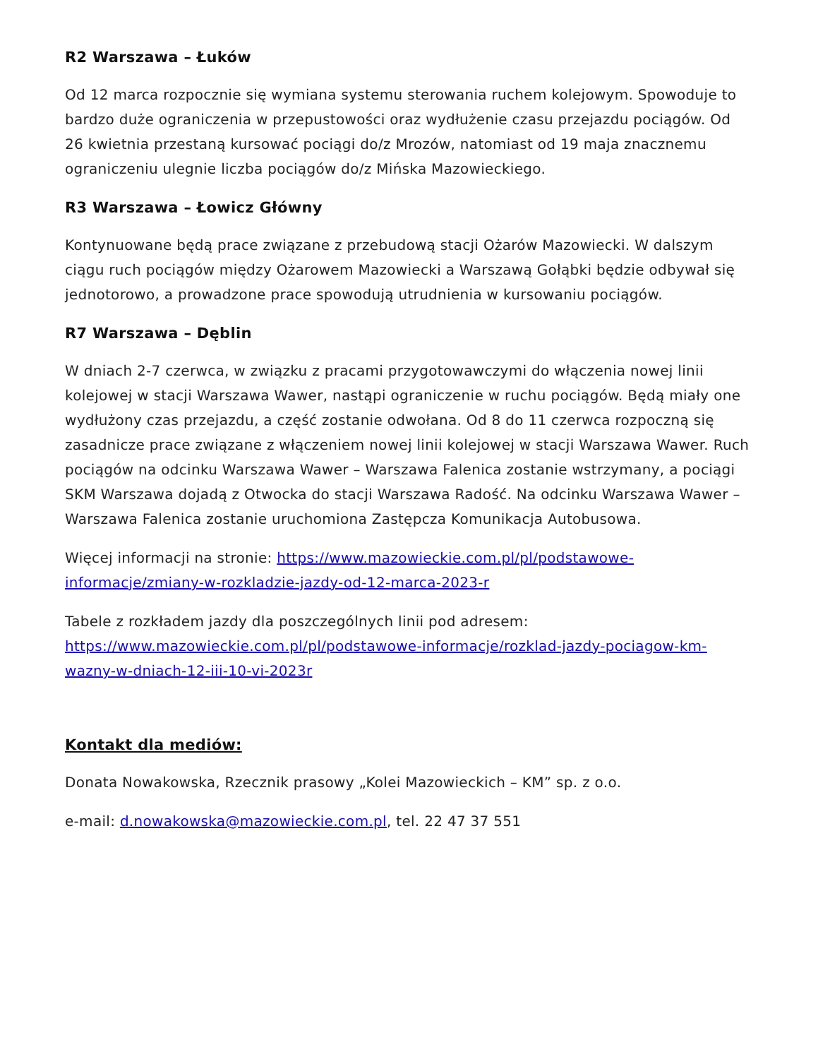R2 Warszawa – Łuków
Od 12 marca rozpocznie się wymiana systemu sterowania ruchem kolejowym. Spowoduje to bardzo duże ograniczenia w przepustowości oraz wydłużenie czasu przejazdu pociągów. Od 26 kwietnia przestaną kursować pociągi do/z Mrozów, natomiast od 19 maja znacznemu ograniczeniu ulegnie liczba pociągów do/z Mińska Mazowieckiego.
R3 Warszawa – Łowicz Główny
Kontynuowane będą prace związane z przebudową stacji Ożarów Mazowiecki. W dalszym ciągu ruch pociągów między Ożarowem Mazowiecki a Warszawą Gołąbki będzie odbywał się jednotorowo, a prowadzone prace spowodują utrudnienia w kursowaniu pociągów.
R7 Warszawa – Dęblin
W dniach 2-7 czerwca, w związku z pracami przygotowawczymi do włączenia nowej linii kolejowej w stacji Warszawa Wawer, nastąpi ograniczenie w ruchu pociągów. Będą miały one wydłużony czas przejazdu, a część zostanie odwołana. Od 8 do 11 czerwca rozpoczną się zasadnicze prace związane z włączeniem nowej linii kolejowej w stacji Warszawa Wawer. Ruch pociągów na odcinku Warszawa Wawer – Warszawa Falenica zostanie wstrzymany, a pociągi SKM Warszawa dojadą z Otwocka do stacji Warszawa Radość. Na odcinku Warszawa Wawer – Warszawa Falenica zostanie uruchomiona Zastępcza Komunikacja Autobusowa.
Więcej informacji na stronie: https://www.mazowieckie.com.pl/pl/podstawowe-informacje/zmiany-w-rozkladzie-jazdy-od-12-marca-2023-r
Tabele z rozkładem jazdy dla poszczególnych linii pod adresem: https://www.mazowieckie.com.pl/pl/podstawowe-informacje/rozklad-jazdy-pociagow-km-wazny-w-dniach-12-iii-10-vi-2023r
Kontakt dla mediów:
Donata Nowakowska, Rzecznik prasowy „Kolei Mazowieckich – KM” sp. z o.o.
e-mail: d.nowakowska@mazowieckie.com.pl, tel. 22 47 37 551